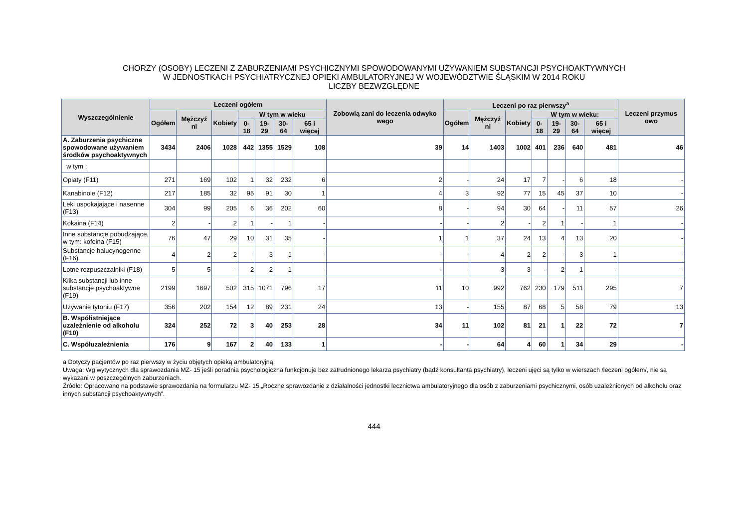CHORZY (OSOBY) LECZENI Z ZABURZENIAMI PSYCHICZNYMI SPOWODOWANYMI UŻYWANIEM SUBSTANCJI PSYCHOAKTYWNYCH
W JEDNOSTKACH PSYCHIATRYCZNEJ OPIEKI AMBULATORYJNEJ W WOJEWÓDZTWIE ŚLĄSKIM W 2014 ROKU
LICZBY BEZWZGLĘDNE
| Wyszczególnienie | Leczeni ogółem | | | | | | | Zobowią zani do leczenia odwyko wego | Leczeni po raz pierwszy<sup>a</sup> | | | | | | | Leczeni przymus owo |
| --- | --- | --- | --- | --- | --- | --- | --- | --- | --- | --- | --- | --- | --- | --- | --- | --- |
| | Ogółem | Mężczyź ni | Kobiety | W tym w wieku | | | | | Ogółem | Mężczyź ni | Kobiety | W tym w wieku: | | | | |
| | | | | 0- 18 | 19-29 | 30-64 | 65 i więcej | | | | | 0-18 | 19-29 | 30-64 | 65 i więcej | |
| A. Zaburzenia psychiczne spowodowane używaniem środków psychoaktywnych | 3434 | 2406 | 1028 | 442 | 1355 | 1529 | 108 | 39 | 14 | 1403 | 1002 | 401 | 236 | 640 | 481 | 46 |
| w tym : | | | | | | | | | | | | | | | | |
| Opiaty (F11) | 271 | 169 | 102 | 1 | 32 | 232 | 6 | 2 | - | 24 | 17 | 7 | - | 6 | 18 | - |
| Kanabinole (F12) | 217 | 185 | 32 | 95 | 91 | 30 | 1 | 4 | 3 | 92 | 77 | 15 | 45 | 37 | 10 | - |
| Leki uspokajające i nasenne (F13) | 304 | 99 | 205 | 6 | 36 | 202 | 60 | 8 | - | 94 | 30 | 64 | - | 11 | 57 | 26 |
| Kokaina (F14) | 2 | - | 2 | 1 | - | 1 | - | - | - | 2 | - | 2 | 1 | - | 1 | - |
| Inne substancje pobudzające, w tym: kofeina (F15) | 76 | 47 | 29 | 10 | 31 | 35 | - | 1 | 1 | 37 | 24 | 13 | 4 | 13 | 20 | - |
| Substancje halucynogenne (F16) | 4 | 2 | 2 | - | 3 | 1 | - | - | - | 4 | 2 | 2 | - | 3 | 1 | - |
| Lotne rozpuszczalniki (F18) | 5 | 5 | - | 2 | 2 | 1 | - | - | - | 3 | 3 | - | 2 | 1 | - | - |
| Kilka substancji lub inne substancje psychoaktywne (F19) | 2199 | 1697 | 502 | 315 | 1071 | 796 | 17 | 11 | 10 | 992 | 762 | 230 | 179 | 511 | 295 | 7 |
| Używanie tytoniu (F17) | 356 | 202 | 154 | 12 | 89 | 231 | 24 | 13 | - | 155 | 87 | 68 | 5 | 58 | 79 | 13 |
| B. Współistniejące uzależnienie od alkoholu (F10) | 324 | 252 | 72 | 3 | 40 | 253 | 28 | 34 | 11 | 102 | 81 | 21 | 1 | 22 | 72 | 7 |
| C. Współuzależnienia | 176 | 9 | 167 | 2 | 40 | 133 | 1 | - | - | 64 | 4 | 60 | 1 | 34 | 29 | - |
a Dotyczy pacjentów po raz pierwszy w życiu objętych opieką ambulatoryjną.
Uwaga: Wg wytycznych dla sprawozdania MZ- 15 jeśli poradnia psychologiczna funkcjonuje bez zatrudnionego lekarza psychiatry (bądź konsultanta psychiatry), leczeni ujęci są tylko w wierszach /leczeni ogółem/, nie są wykazani w poszczególnych zaburzeniach.
Źródło: Opracowano na podstawie sprawozdania na formularzu MZ- 15 „Roczne sprawozdanie z działalności jednostki lecznictwa ambulatoryjnego dla osób z zaburzeniami psychicznymi, osób uzależnionych od alkoholu oraz innych substancji psychoaktywnych”.
444